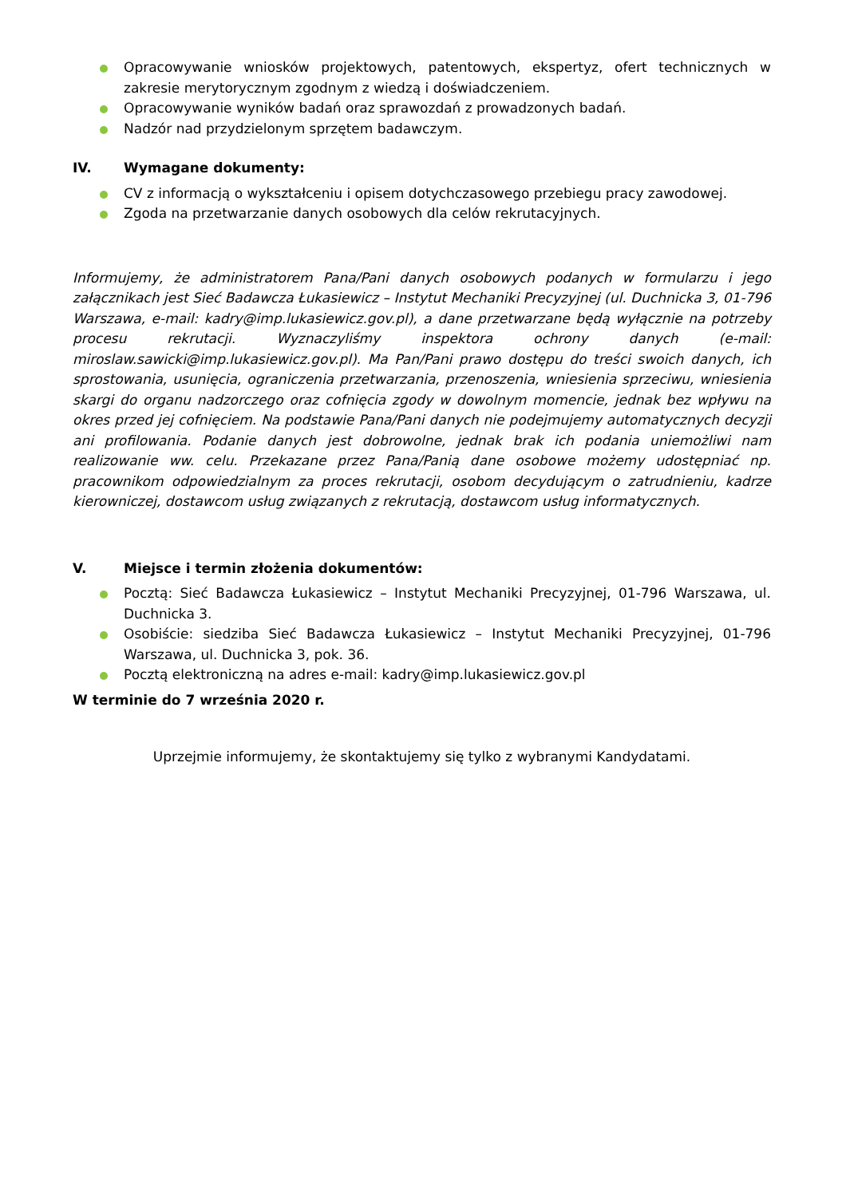Opracowywanie wniosków projektowych, patentowych, ekspertyz, ofert technicznych w zakresie merytorycznym zgodnym z wiedzą i doświadczeniem.
Opracowywanie wyników badań oraz sprawozdań z prowadzonych badań.
Nadzór nad przydzielonym sprzętem badawczym.
IV. Wymagane dokumenty:
CV z informacją o wykształceniu i opisem dotychczasowego przebiegu pracy zawodowej.
Zgoda na przetwarzanie danych osobowych dla celów rekrutacyjnych.
Informujemy, że administratorem Pana/Pani danych osobowych podanych w formularzu i jego załącznikach jest Sieć Badawcza Łukasiewicz – Instytut Mechaniki Precyzyjnej (ul. Duchnicka 3, 01-796 Warszawa, e-mail: kadry@imp.lukasiewicz.gov.pl), a dane przetwarzane będą wyłącznie na potrzeby procesu rekrutacji. Wyznaczyliśmy inspektora ochrony danych (e-mail: miroslaw.sawicki@imp.lukasiewicz.gov.pl). Ma Pan/Pani prawo dostępu do treści swoich danych, ich sprostowania, usunięcia, ograniczenia przetwarzania, przenoszenia, wniesienia sprzeciwu, wniesienia skargi do organu nadzorczego oraz cofnięcia zgody w dowolnym momencie, jednak bez wpływu na okres przed jej cofnięciem. Na podstawie Pana/Pani danych nie podejmujemy automatycznych decyzji ani profilowania. Podanie danych jest dobrowolne, jednak brak ich podania uniemożliwi nam realizowanie ww. celu. Przekazane przez Pana/Panią dane osobowe możemy udostępniać np. pracownikom odpowiedzialnym za proces rekrutacji, osobom decydującym o zatrudnieniu, kadrze kierowniczej, dostawcom usług związanych z rekrutacją, dostawcom usług informatycznych.
V. Miejsce i termin złożenia dokumentów:
Pocztą: Sieć Badawcza Łukasiewicz – Instytut Mechaniki Precyzyjnej, 01-796 Warszawa, ul. Duchnicka 3.
Osobiście: siedziba Sieć Badawcza Łukasiewicz – Instytut Mechaniki Precyzyjnej, 01-796 Warszawa, ul. Duchnicka 3, pok. 36.
Pocztą elektroniczną na adres e-mail: kadry@imp.lukasiewicz.gov.pl
W terminie do 7 września 2020 r.
Uprzejmie informujemy, że skontaktujemy się tylko z wybranymi Kandydatami.